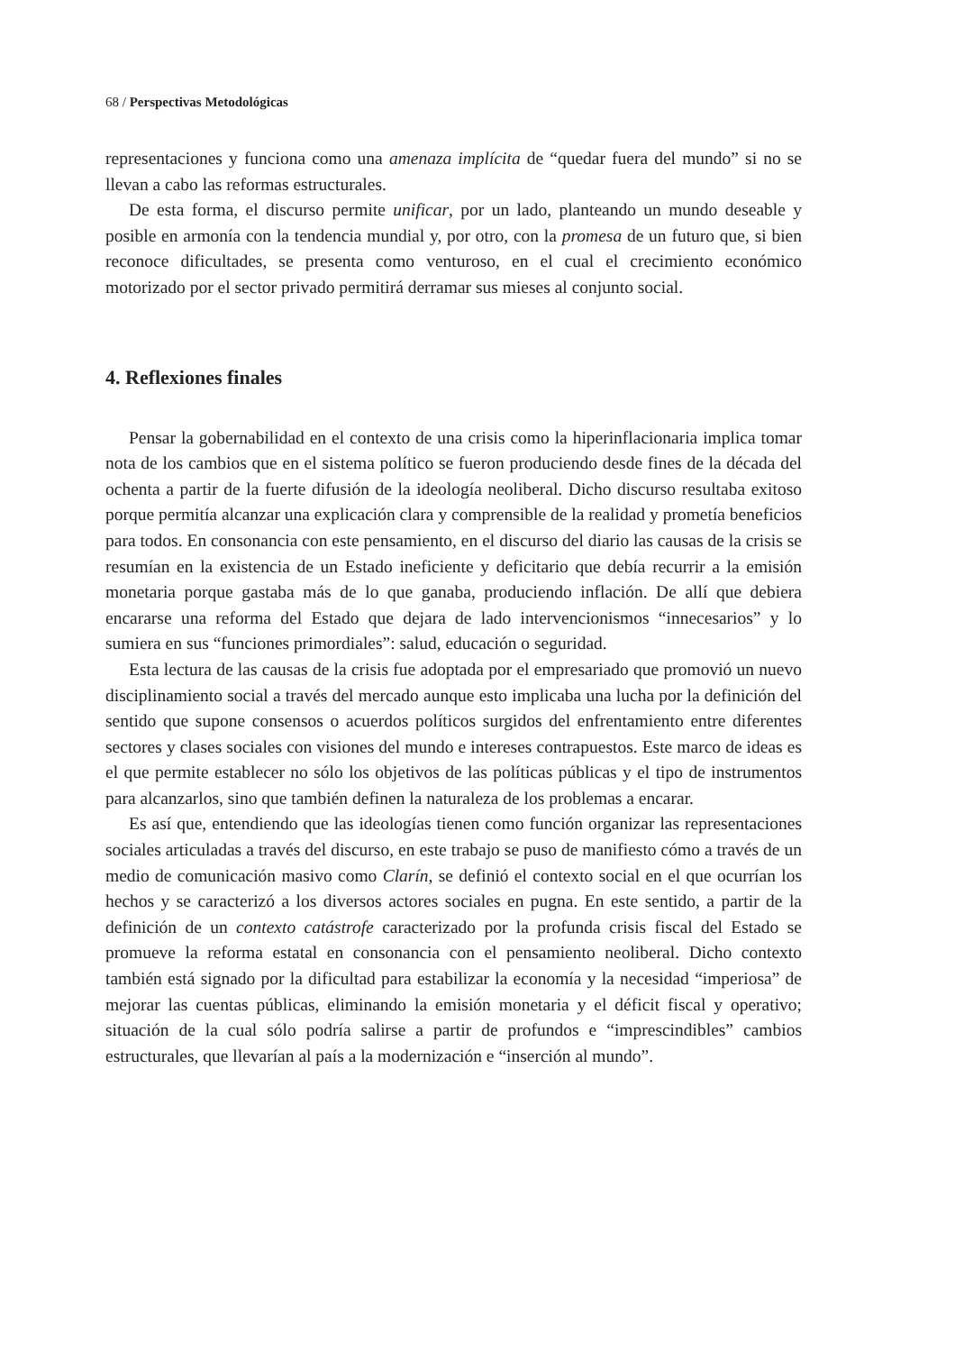68 / Perspectivas Metodológicas
representaciones y funciona como una amenaza implícita de “quedar fuera del mundo” si no se llevan a cabo las reformas estructurales.
De esta forma, el discurso permite unificar, por un lado, planteando un mundo deseable y posible en armonía con la tendencia mundial y, por otro, con la promesa de un futuro que, si bien reconoce dificultades, se presenta como venturoso, en el cual el crecimiento económico motorizado por el sector privado permitirá derramar sus mieses al conjunto social.
4. Reflexiones finales
Pensar la gobernabilidad en el contexto de una crisis como la hiperinflacionaria implica tomar nota de los cambios que en el sistema político se fueron produciendo desde fines de la década del ochenta a partir de la fuerte difusión de la ideología neoliberal. Dicho discurso resultaba exitoso porque permitía alcanzar una explicación clara y comprensible de la realidad y prometía beneficios para todos. En consonancia con este pensamiento, en el discurso del diario las causas de la crisis se resumían en la existencia de un Estado ineficiente y deficitario que debía recurrir a la emisión monetaria porque gastaba más de lo que ganaba, produciendo inflación. De allí que debiera encararse una reforma del Estado que dejara de lado intervencionismos “innecesarios” y lo sumiera en sus “funciones primordiales”: salud, educación o seguridad.
Esta lectura de las causas de la crisis fue adoptada por el empresariado que promovió un nuevo disciplinamiento social a través del mercado aunque esto implicaba una lucha por la definición del sentido que supone consensos o acuerdos políticos surgidos del enfrentamiento entre diferentes sectores y clases sociales con visiones del mundo e intereses contrapuestos. Este marco de ideas es el que permite establecer no sólo los objetivos de las políticas públicas y el tipo de instrumentos para alcanzarlos, sino que también definen la naturaleza de los problemas a encarar.
Es así que, entendiendo que las ideologías tienen como función organizar las representaciones sociales articuladas a través del discurso, en este trabajo se puso de manifiesto cómo a través de un medio de comunicación masivo como Clarín, se definió el contexto social en el que ocurrían los hechos y se caracterizó a los diversos actores sociales en pugna. En este sentido, a partir de la definición de un contexto catástrofe caracterizado por la profunda crisis fiscal del Estado se promueve la reforma estatal en consonancia con el pensamiento neoliberal. Dicho contexto también está signado por la dificultad para estabilizar la economía y la necesidad “imperiosa” de mejorar las cuentas públicas, eliminando la emisión monetaria y el déficit fiscal y operativo; situación de la cual sólo podría salirse a partir de profundos e “imprescindibles” cambios estructurales, que llevarían al país a la modernización e “inserción al mundo”.